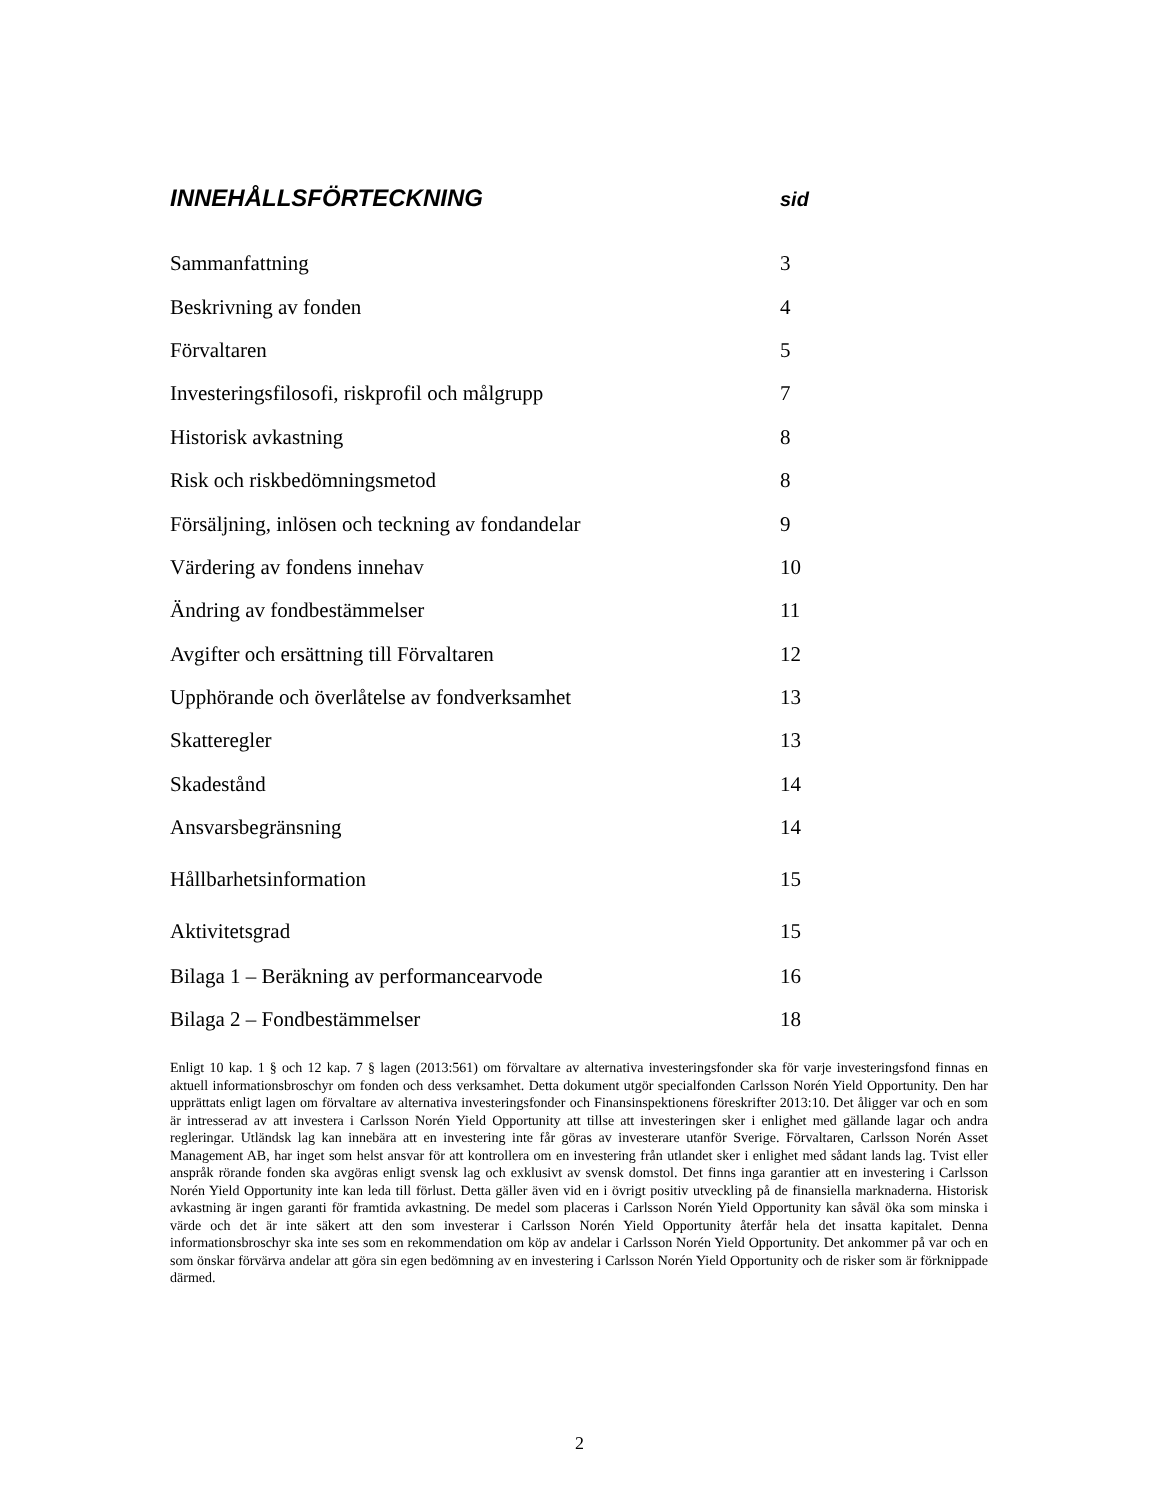INNEHÅLLSFÖRTECKNING sid
Sammanfattning 3
Beskrivning av fonden 4
Förvaltaren 5
Investeringsfilosofi, riskprofil och målgrupp 7
Historisk avkastning 8
Risk och riskbedömningsmetod 8
Försäljning, inlösen och teckning av fondandelar 9
Värdering av fondens innehav 10
Ändring av fondbestämmelser 11
Avgifter och ersättning till Förvaltaren 12
Upphörande och överlåtelse av fondverksamhet 13
Skatteregler 13
Skadestånd 14
Ansvarsbegränsning 14
Hållbarhetsinformation 15
Aktivitetsgrad 15
Bilaga 1 – Beräkning av performancearvode 16
Bilaga 2 – Fondbestämmelser 18
Enligt 10 kap. 1 § och 12 kap. 7 § lagen (2013:561) om förvaltare av alternativa investeringsfonder ska för varje investeringsfond finnas en aktuell informationsbroschyr om fonden och dess verksamhet. Detta dokument utgör specialfonden Carlsson Norén Yield Opportunity. Den har upprättats enligt lagen om förvaltare av alternativa investeringsfonder och Finansinspektionens föreskrifter 2013:10. Det åligger var och en som är intresserad av att investera i Carlsson Norén Yield Opportunity att tillse att investeringen sker i enlighet med gällande lagar och andra regleringar. Utländsk lag kan innebära att en investering inte får göras av investerare utanför Sverige. Förvaltaren, Carlsson Norén Asset Management AB, har inget som helst ansvar för att kontrollera om en investering från utlandet sker i enlighet med sådant lands lag. Tvist eller anspråk rörande fonden ska avgöras enligt svensk lag och exklusivt av svensk domstol. Det finns inga garantier att en investering i Carlsson Norén Yield Opportunity inte kan leda till förlust. Detta gäller även vid en i övrigt positiv utveckling på de finansiella marknaderna. Historisk avkastning är ingen garanti för framtida avkastning. De medel som placeras i Carlsson Norén Yield Opportunity kan såväl öka som minska i värde och det är inte säkert att den som investerar i Carlsson Norén Yield Opportunity återfår hela det insatta kapitalet. Denna informationsbroschyr ska inte ses som en rekommendation om köp av andelar i Carlsson Norén Yield Opportunity. Det ankommer på var och en som önskar förvärva andelar att göra sin egen bedömning av en investering i Carlsson Norén Yield Opportunity och de risker som är förknippade därmed.
2